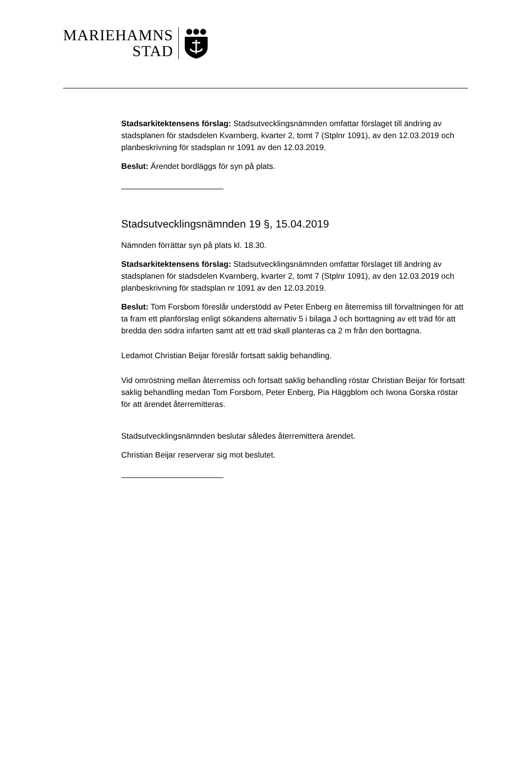MARIEHAMNS
STAD
Stadsarkitektensens förslag: Stadsutvecklingsnämnden omfattar förslaget till ändring av stadsplanen för stadsdelen Kvarnberg, kvarter 2, tomt 7 (Stplnr 1091), av den 12.03.2019 och planbeskrivning för stadsplan nr 1091 av den 12.03.2019.
Beslut: Ärendet bordläggs för syn på plats.
Stadsutvecklingsnämnden 19 §, 15.04.2019
Nämnden förrättar syn på plats kl. 18.30.
Stadsarkitektensens förslag: Stadsutvecklingsnämnden omfattar förslaget till ändring av stadsplanen för stadsdelen Kvarnberg, kvarter 2, tomt 7 (Stplnr 1091), av den 12.03.2019 och planbeskrivning för stadsplan nr 1091 av den 12.03.2019.
Beslut: Tom Forsbom föreslår understödd av Peter Enberg en återremiss till förvaltningen för att ta fram ett planförslag enligt sökandens alternativ 5 i bilaga J och borttagning av ett träd för att bredda den södra infarten samt att ett träd skall planteras ca 2 m från den borttagna.
Ledamot Christian Beijar föreslår fortsatt saklig behandling.
Vid omröstning mellan återremiss och fortsatt saklig behandling röstar Christian Beijar för fortsatt saklig behandling medan Tom Forsbom, Peter Enberg, Pia Häggblom och Iwona Gorska röstar för att ärendet återremitteras.
Stadsutvecklingsnämnden beslutar således återremittera ärendet.
Christian Beijar reserverar sig mot beslutet.